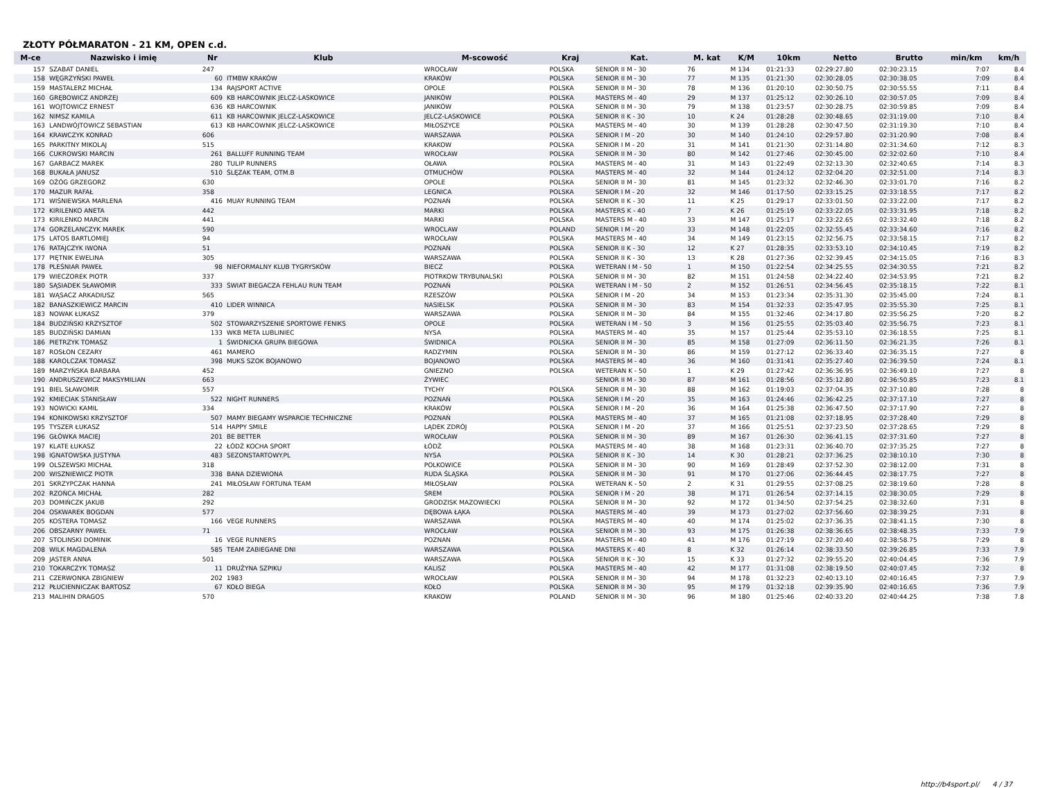ZŁOTY PÓŁMARATON - 21 KM, OPEN c.d.
| M-ce | Nazwisko i imię | Nr | Klub | M-scowość | Kraj | Kat. | M. kat | K/M | 10km | Netto | Brutto | min/km | km/h |
| --- | --- | --- | --- | --- | --- | --- | --- | --- | --- | --- | --- | --- | --- |
| 157 | SZABAT DANIEL | 247 | | WROCŁAW | POLSKA | SENIOR II M - 30 | 76 | M 134 | 01:21:33 | 02:29:27.80 | 02:30:23.15 | 7:07 | 8.4 |
| 158 | WĘGRZYŃSKI PAWEŁ | 60 | ITMBW KRAKÓW | KRAKÓW | POLSKA | SENIOR II M - 30 | 77 | M 135 | 01:21:30 | 02:30:28.05 | 02:30:38.05 | 7:09 | 8.4 |
| 159 | MASTALERZ MICHAŁ | 134 | RAJSPORT ACTIVE | OPOLE | POLSKA | SENIOR II M - 30 | 78 | M 136 | 01:20:10 | 02:30:50.75 | 02:30:55.55 | 7:11 | 8.4 |
| 160 | GRĘBOWICZ ANDRZEJ | 609 | KB HARCOWNIK JELCZ-LASKOWICE | JANIKÓW | POLSKA | MASTERS M - 40 | 29 | M 137 | 01:25:12 | 02:30:26.10 | 02:30:57.05 | 7:09 | 8.4 |
| 161 | WOJTOWICZ ERNEST | 636 | KB HARCOWNIK | JANIKÓW | POLSKA | SENIOR II M - 30 | 79 | M 138 | 01:23:57 | 02:30:28.75 | 02:30:59.85 | 7:09 | 8.4 |
| 162 | NIMSZ KAMILA | 611 | KB HARCOWNIK JELCZ-LASKOWICE | JELCZ-LASKOWICE | POLSKA | SENIOR II K - 30 | 10 | K 24 | 01:28:28 | 02:30:48.65 | 02:31:19.00 | 7:10 | 8.4 |
| 163 | LANDWÓJTOWICZ SEBASTIAN | 613 | KB HARCOWNIK JELCZ-LASKOWICE | MIŁOSZYCE | POLSKA | MASTERS M - 40 | 30 | M 139 | 01:28:28 | 02:30:47.50 | 02:31:19.30 | 7:10 | 8.4 |
| 164 | KRAWCZYK KONRAD | 606 | | WARSZAWA | POLSKA | SENIOR I M - 20 | 30 | M 140 | 01:24:10 | 02:29:57.80 | 02:31:20.90 | 7:08 | 8.4 |
| 165 | PARKITNY MIKOLAJ | 515 | | KRAKOW | POLSKA | SENIOR I M - 20 | 31 | M 141 | 01:21:30 | 02:31:14.80 | 02:31:34.60 | 7:12 | 8.3 |
| 166 | CUKROWSKI MARCIN | 261 | BALLUFF RUNNING TEAM | WROCŁAW | POLSKA | SENIOR II M - 30 | 80 | M 142 | 01:27:46 | 02:30:45.00 | 02:32:02.60 | 7:10 | 8.4 |
| 167 | GARBACZ MAREK | 280 | TULIP RUNNERS | OŁAWA | POLSKA | MASTERS M - 40 | 31 | M 143 | 01:22:49 | 02:32:13.30 | 02:32:40.65 | 7:14 | 8.3 |
| 168 | BUKAŁA JANUSZ | 510 | ŚLĘZAK TEAM, OTM.B | OTMUCHÓW | POLSKA | MASTERS M - 40 | 32 | M 144 | 01:24:12 | 02:32:04.20 | 02:32:51.00 | 7:14 | 8.3 |
| 169 | OŻÓG GRZEGORZ | 630 | | OPOLE | POLSKA | SENIOR II M - 30 | 81 | M 145 | 01:23:32 | 02:32:46.30 | 02:33:01.70 | 7:16 | 8.2 |
| 170 | MAZUR RAFAŁ | 358 | | LEGNICA | POLSKA | SENIOR I M - 20 | 32 | M 146 | 01:17:50 | 02:33:15.25 | 02:33:18.55 | 7:17 | 8.2 |
| 171 | WIŚNIEWSKA MARLENA | 416 | MUAY RUNNING TEAM | POZNAŃ | POLSKA | SENIOR II K - 30 | 11 | K 25 | 01:29:17 | 02:33:01.50 | 02:33:22.00 | 7:17 | 8.2 |
| 172 | KIRILENKO ANETA | 442 | | MARKI | POLSKA | MASTERS K - 40 | 7 | K 26 | 01:25:19 | 02:33:22.05 | 02:33:31.95 | 7:18 | 8.2 |
| 173 | KIRILENKO MARCIN | 441 | | MARKI | POLSKA | MASTERS M - 40 | 33 | M 147 | 01:25:17 | 02:33:22.65 | 02:33:32.40 | 7:18 | 8.2 |
| 174 | GORZELANCZYK MAREK | 590 | | WROCLAW | POLAND | SENIOR I M - 20 | 33 | M 148 | 01:22:05 | 02:32:55.45 | 02:33:34.60 | 7:16 | 8.2 |
| 175 | LATOS BARTLOMIEJ | 94 | | WROCŁAW | POLSKA | MASTERS M - 40 | 34 | M 149 | 01:23:15 | 02:32:56.75 | 02:33:58.15 | 7:17 | 8.2 |
| 176 | RATAJCZYK IWONA | 51 | | POZNAŃ | POLSKA | SENIOR II K - 30 | 12 | K 27 | 01:28:35 | 02:33:53.10 | 02:34:10.45 | 7:19 | 8.2 |
| 177 | PIĘTNIK EWELINA | 305 | | WARSZAWA | POLSKA | SENIOR II K - 30 | 13 | K 28 | 01:27:36 | 02:32:39.45 | 02:34:15.05 | 7:16 | 8.3 |
| 178 | PLEŚNIAR PAWEŁ | 98 | NIEFORMALNY KLUB TYGRYSKÓW | BIECZ | POLSKA | WETERAN I M - 50 | 1 | M 150 | 01:22:54 | 02:34:25.55 | 02:34:30.55 | 7:21 | 8.2 |
| 179 | WIECZOREK PIOTR | 337 | | PIOTRKOW TRYBUNALSKI | POLSKA | SENIOR II M - 30 | 82 | M 151 | 01:24:58 | 02:34:22.40 | 02:34:53.95 | 7:21 | 8.2 |
| 180 | SĄSIADEK SŁAWOMIR | 333 | ŚWIAT BIEGACZA FEHLAU RUN TEAM | POZNAŃ | POLSKA | WETERAN I M - 50 | 2 | M 152 | 01:26:51 | 02:34:56.45 | 02:35:18.15 | 7:22 | 8.1 |
| 181 | WĄSACZ ARKADIUSZ | 565 | | RZESZÓW | POLSKA | SENIOR I M - 20 | 34 | M 153 | 01:23:34 | 02:35:31.30 | 02:35:45.00 | 7:24 | 8.1 |
| 182 | BANASZKIEWICZ MARCIN | 410 | LIDER WINNICA | NASIELSK | POLSKA | SENIOR II M - 30 | 83 | M 154 | 01:32:33 | 02:35:47.95 | 02:35:55.30 | 7:25 | 8.1 |
| 183 | NOWAK ŁUKASZ | 379 | | WARSZAWA | POLSKA | SENIOR II M - 30 | 84 | M 155 | 01:32:46 | 02:34:17.80 | 02:35:56.25 | 7:20 | 8.2 |
| 184 | BUDZIŃSKI KRZYSZTOF | 502 | STOWARZYSZENIE SPORTOWE FENIKS | OPOLE | POLSKA | WETERAN I M - 50 | 3 | M 156 | 01:25:55 | 02:35:03.40 | 02:35:56.75 | 7:23 | 8.1 |
| 185 | BUDZIŃSKI DAMIAN | 133 | WKB META LUBLINIEC | NYSA | POLSKA | MASTERS M - 40 | 35 | M 157 | 01:25:44 | 02:35:53.10 | 02:36:18.55 | 7:25 | 8.1 |
| 186 | PIETRZYK TOMASZ | 1 | ŚWIDNICKA GRUPA BIEGOWA | ŚWIDNICA | POLSKA | SENIOR II M - 30 | 85 | M 158 | 01:27:09 | 02:36:11.50 | 02:36:21.35 | 7:26 | 8.1 |
| 187 | ROSŁON CEZARY | 461 | MAMERO | RADZYMIN | POLSKA | SENIOR II M - 30 | 86 | M 159 | 01:27:12 | 02:36:33.40 | 02:36:35.15 | 7:27 | 8 |
| 188 | KAROLCZAK TOMASZ | 398 | MUKS SZOK BOJANOWO | BOJANOWO | POLSKA | MASTERS M - 40 | 36 | M 160 | 01:31:41 | 02:35:27.40 | 02:36:39.50 | 7:24 | 8.1 |
| 189 | MARZYŃSKA BARBARA | 452 | | GNIEZNO | POLSKA | WETERAN K - 50 | 1 | K 29 | 01:27:42 | 02:36:36.95 | 02:36:49.10 | 7:27 | 8 |
| 190 | ANDRUSZEWICZ MAKSYMILIAN | 663 | | ŻYWIEC | | SENIOR II M - 30 | 87 | M 161 | 01:28:56 | 02:35:12.80 | 02:36:50.85 | 7:23 | 8.1 |
| 191 | BIEL SŁAWOMIR | 557 | | TYCHY | POLSKA | SENIOR II M - 30 | 88 | M 162 | 01:19:03 | 02:37:04.35 | 02:37:10.80 | 7:28 | 8 |
| 192 | KMIECIAK STANISŁAW | 522 | NIGHT RUNNERS | POZNAŃ | POLSKA | SENIOR I M - 20 | 35 | M 163 | 01:24:46 | 02:36:42.25 | 02:37:17.10 | 7:27 | 8 |
| 193 | NOWICKI KAMIL | 334 | | KRAKÓW | POLSKA | SENIOR I M - 20 | 36 | M 164 | 01:25:38 | 02:36:47.50 | 02:37:17.90 | 7:27 | 8 |
| 194 | KONIKOWSKI KRZYSZTOF | 507 | MAMY BIEGAMY WSPARCIE TECHNICZNE | POZNAŃ | POLSKA | MASTERS M - 40 | 37 | M 165 | 01:21:08 | 02:37:18.95 | 02:37:28.40 | 7:29 | 8 |
| 195 | TYSZER ŁUKASZ | 514 | HAPPY SMILE | LĄDEK ZDRÓJ | POLSKA | SENIOR I M - 20 | 37 | M 166 | 01:25:51 | 02:37:23.50 | 02:37:28.65 | 7:29 | 8 |
| 196 | GŁÓWKA MACIEJ | 201 | BE BETTER | WROCŁAW | POLSKA | SENIOR II M - 30 | 89 | M 167 | 01:26:30 | 02:36:41.15 | 02:37:31.60 | 7:27 | 8 |
| 197 | KLATE ŁUKASZ | 22 | ŁÓDŹ KOCHA SPORT | ŁÓDŹ | POLSKA | MASTERS M - 40 | 38 | M 168 | 01:23:31 | 02:36:40.70 | 02:37:35.25 | 7:27 | 8 |
| 198 | IGNATOWSKA JUSTYNA | 483 | SEZONSTARTOWY.PL | NYSA | POLSKA | SENIOR II K - 30 | 14 | K 30 | 01:28:21 | 02:37:36.25 | 02:38:10.10 | 7:30 | 8 |
| 199 | OLSZEWSKI MICHAŁ | 318 | | POLKOWICE | POLSKA | SENIOR II M - 30 | 90 | M 169 | 01:28:49 | 02:37:52.30 | 02:38:12.00 | 7:31 | 8 |
| 200 | WISZNIEWICZ PIOTR | 338 | BANA DZIEWIONA | RUDA ŚLĄSKA | POLSKA | SENIOR II M - 30 | 91 | M 170 | 01:27:06 | 02:36:44.45 | 02:38:17.75 | 7:27 | 8 |
| 201 | SKRZYPCZAK HANNA | 241 | MIŁOSŁAW FORTUNA TEAM | MIŁOSŁAW | POLSKA | WETERAN K - 50 | 2 | K 31 | 01:29:55 | 02:37:08.25 | 02:38:19.60 | 7:28 | 8 |
| 202 | RZOŃCA MICHAŁ | 282 | | ŚREM | POLSKA | SENIOR I M - 20 | 38 | M 171 | 01:26:54 | 02:37:14.15 | 02:38:30.05 | 7:29 | 8 |
| 203 | DOMIŃCZK JAKUB | 292 | | GRODZISK MAZOWIECKI | POLSKA | SENIOR II M - 30 | 92 | M 172 | 01:34:50 | 02:37:54.25 | 02:38:32.60 | 7:31 | 8 |
| 204 | OSKWAREK BOGDAN | 577 | | DĘBOWA ŁĄKA | POLSKA | MASTERS M - 40 | 39 | M 173 | 01:27:02 | 02:37:56.60 | 02:38:39.25 | 7:31 | 8 |
| 205 | KOSTERA TOMASZ | 166 | VEGE RUNNERS | WARSZAWA | POLSKA | MASTERS M - 40 | 40 | M 174 | 01:25:02 | 02:37:36.35 | 02:38:41.15 | 7:30 | 8 |
| 206 | OBSZARNY PAWEŁ | 71 | | WROCŁAW | POLSKA | SENIOR II M - 30 | 93 | M 175 | 01:26:38 | 02:38:36.65 | 02:38:48.35 | 7:33 | 7.9 |
| 207 | STOLINSKI DOMINIK | 16 | VEGE RUNNERS | POZNAN | POLSKA | MASTERS M - 40 | 41 | M 176 | 01:27:19 | 02:37:20.40 | 02:38:58.75 | 7:29 | 8 |
| 208 | WILK MAGDALENA | 585 | TEAM ZABIEGANE DNI | WARSZAWA | POLSKA | MASTERS K - 40 | 8 | K 32 | 01:26:14 | 02:38:33.50 | 02:39:26.85 | 7:33 | 7.9 |
| 209 | JASTER ANNA | 501 | | WARSZAWA | POLSKA | SENIOR II K - 30 | 15 | K 33 | 01:27:32 | 02:39:55.20 | 02:40:04.45 | 7:36 | 7.9 |
| 210 | TOKARCZYK TOMASZ | 11 | DRUŻYNA SZPIKU | KALISZ | POLSKA | MASTERS M - 40 | 42 | M 177 | 01:31:08 | 02:38:19.50 | 02:40:07.45 | 7:32 | 8 |
| 211 | CZERWONKA ZBIGNIEW | 202 | 1983 | WROCŁAW | POLSKA | SENIOR II M - 30 | 94 | M 178 | 01:32:23 | 02:40:13.10 | 02:40:16.45 | 7:37 | 7.9 |
| 212 | PŁUCIENNICZAK BARTOSZ | 67 | KOŁO BIEGA | KOŁO | POLSKA | SENIOR II M - 30 | 95 | M 179 | 01:32:18 | 02:39:35.90 | 02:40:16.65 | 7:36 | 7.9 |
| 213 | MALIHIN DRAGOS | 570 | | KRAKOW | POLAND | SENIOR II M - 30 | 96 | M 180 | 01:25:46 | 02:40:33.20 | 02:40:44.25 | 7:38 | 7.8 |
http://b4sport.pl/ 4 / 37